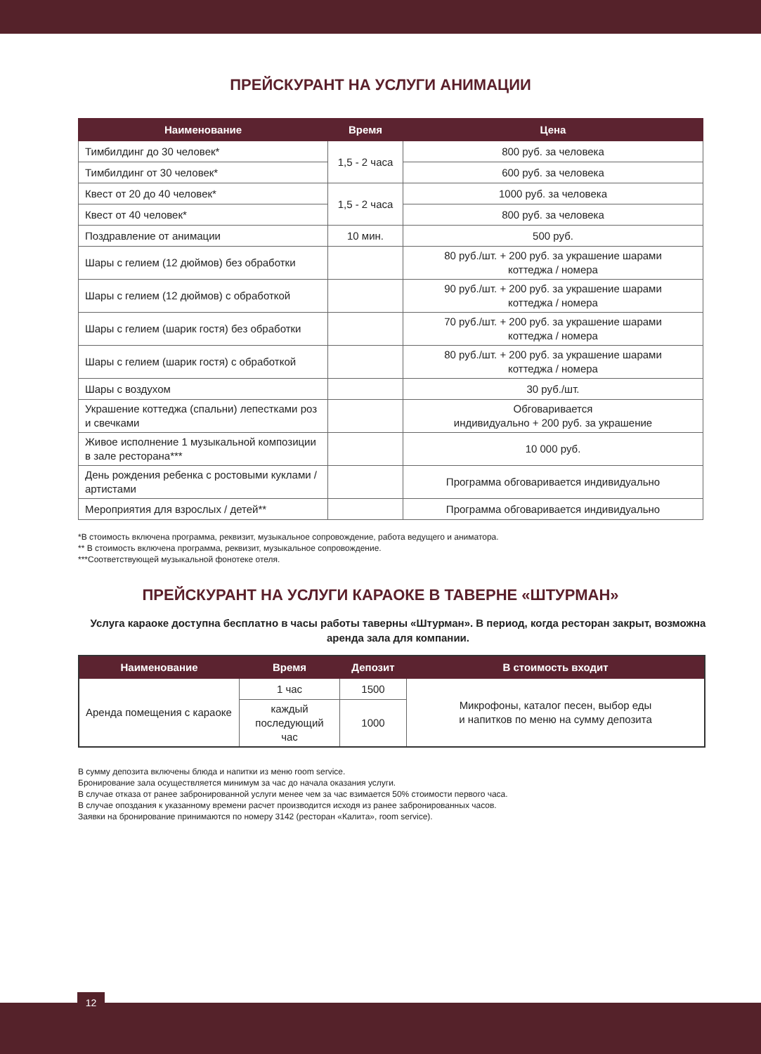ПРЕЙСКУРАНТ НА УСЛУГИ АНИМАЦИИ
| Наименование | Время | Цена |
| --- | --- | --- |
| Тимбилдинг до 30 человек* | 1,5 - 2 часа | 800 руб. за человека |
| Тимбилдинг от 30 человек* | | 600 руб. за человека |
| Квест от 20 до 40 человек* | 1,5 - 2 часа | 1000 руб. за человека |
| Квест от 40 человек* | | 800 руб. за человека |
| Поздравление от анимации | 10 мин. | 500 руб. |
| Шары с гелием (12 дюймов) без обработки | | 80 руб./шт. + 200 руб. за украшение шарами коттеджа / номера |
| Шары с гелием (12 дюймов) с обработкой | | 90 руб./шт. + 200 руб. за украшение шарами коттеджа / номера |
| Шары с гелием (шарик гостя) без обработки | | 70 руб./шт. + 200 руб. за украшение шарами коттеджа / номера |
| Шары с гелием (шарик гостя) с обработкой | | 80 руб./шт. + 200 руб. за украшение шарами коттеджа / номера |
| Шары с воздухом | | 30 руб./шт. |
| Украшение коттеджа (спальни) лепестками роз и свечками | | Обговаривается индивидуально + 200 руб. за украшение |
| Живое исполнение 1 музыкальной композиции в зале ресторана*** | | 10 000 руб. |
| День рождения ребенка с ростовыми куклами / артистами | | Программа обговаривается индивидуально |
| Мероприятия для взрослых / детей** | | Программа обговаривается индивидуально |
*В стоимость включена программа, реквизит, музыкальное сопровождение, работа ведущего и аниматора.
** В стоимость включена программа, реквизит, музыкальное сопровождение.
***Соответствующей музыкальной фонотеке отеля.
ПРЕЙСКУРАНТ НА УСЛУГИ КАРАОКЕ В ТАВЕРНЕ «ШТУРМАН»
Услуга караоке доступна бесплатно в часы работы таверны «Штурман». В период, когда ресторан закрыт, возможна аренда зала для компании.
| Наименование | Время | Депозит | В стоимость входит |
| --- | --- | --- | --- |
| Аренда помещения с караоке | 1 час | 1500 | Микрофоны, каталог песен, выбор еды и напитков по меню на сумму депозита |
| | каждый последующий час | 1000 | |
В сумму депозита включены блюда и напитки из меню room service.
Бронирование зала осуществляется минимум за час до начала оказания услуги.
В случае отказа от ранее забронированной услуги менее чем за час взимается 50% стоимости первого часа.
В случае опоздания к указанному времени расчет производится исходя из ранее забронированных часов.
Заявки на бронирование принимаются по номеру 3142 (ресторан «Калита», room service).
12